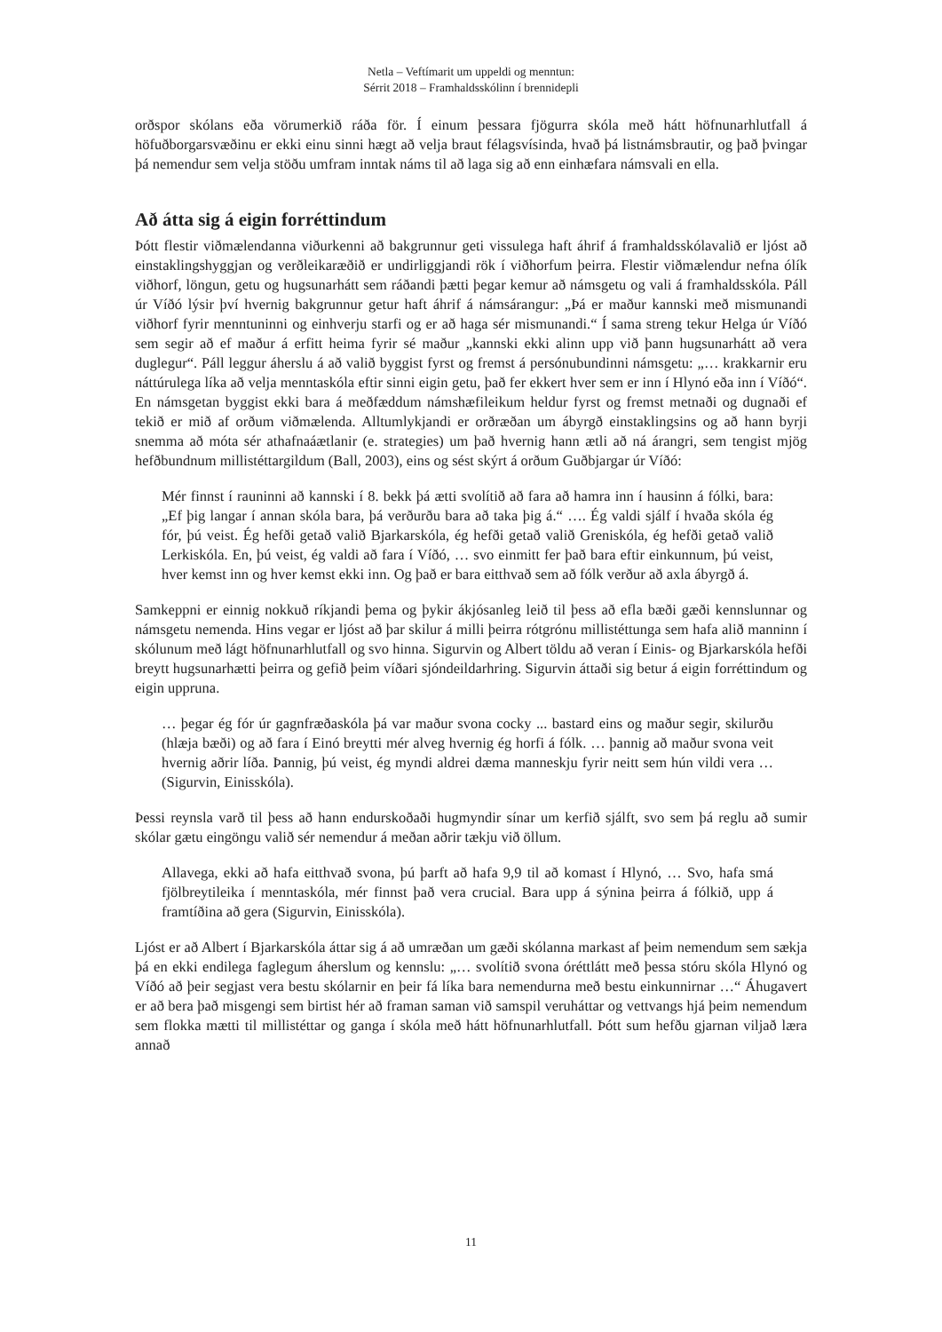Netla – Veftímarit um uppeldi og menntun:
Sérrit 2018 – Framhaldsskólinn í brennidepli
orðspor skólans eða vörumerkið ráða för. Í einum þessara fjögurra skóla með hátt höfnunarhlutfall á höfuðborgarsvæðinu er ekki einu sinni hægt að velja braut félagsvísinda, hvað þá listnámsbrautir, og það þvingar þá nemendur sem velja stöðu umfram inntak náms til að laga sig að enn einhæfara námsvali en ella.
Að átta sig á eigin forréttindum
Þótt flestir viðmælendanna viðurkenni að bakgrunnur geti vissulega haft áhrif á framhaldsskólavalið er ljóst að einstaklingshyggjan og verðleikaræðið er undirliggjandi rök í viðhorfum þeirra. Flestir viðmælendur nefna ólík viðhorf, löngun, getu og hugsunarhátt sem ráðandi þætti þegar kemur að námsgetu og vali á framhaldsskóla. Páll úr Víðó lýsir því hvernig bakgrunnur getur haft áhrif á námsárangur: „Þá er maður kannski með mismunandi viðhorf fyrir menntuninni og einhverju starfi og er að haga sér mismunandi.“ Í sama streng tekur Helga úr Víðó sem segir að ef maður á erfitt heima fyrir sé maður „kannski ekki alinn upp við þann hugsunarhátt að vera duglegur“. Páll leggur áherslu á að valið byggist fyrst og fremst á persónubundinni námsgetu: „… krakkarnir eru náttúrulega líka að velja menntaskóla eftir sinni eigin getu, það fer ekkert hver sem er inn í Hlynó eða inn í Víðó“. En námsgetan byggist ekki bara á meðfæddum námshæfileikum heldur fyrst og fremst metnaði og dugnaði ef tekið er mið af orðum viðmælenda. Alltumlykjandi er orðræðan um ábyrgð einstaklingsins og að hann byrji snemma að móta sér athafnaáætlanir (e. strategies) um það hvernig hann ætli að ná árangri, sem tengist mjög hefðbundnum millistéttargildum (Ball, 2003), eins og sést skýrt á orðum Guðbjargar úr Víðó:
Mér finnst í rauninni að kannski í 8. bekk þá ætti svolítið að fara að hamra inn í hausinn á fólki, bara: „Ef þig langar í annan skóla bara, þá verðurðu bara að taka þig á.“ …. Ég valdi sjálf í hvaða skóla ég fór, þú veist. Ég hefði getað valið Bjarkarskóla, ég hefði getað valið Greniskóla, ég hefði getað valið Lerkiskóla. En, þú veist, ég valdi að fara í Víðó, … svo einmitt fer það bara eftir einkunnum, þú veist, hver kemst inn og hver kemst ekki inn. Og það er bara eitthvað sem að fólk verður að axla ábyrgð á.
Samkeppni er einnig nokkuð ríkjandi þema og þykir ákjósanleg leið til þess að efla bæði gæði kennslunnar og námsgetu nemenda. Hins vegar er ljóst að þar skilur á milli þeirra rótgrónu millistéttunga sem hafa alið manninn í skólunum með lágt höfnunarhlutfall og svo hinna. Sigurvin og Albert töldu að veran í Einis- og Bjarkarskóla hefði breytt hugsunarhætti þeirra og gefið þeim víðari sjóndeildarhring. Sigurvin áttaði sig betur á eigin forréttindum og eigin uppruna.
… þegar ég fór úr gagnfræðaskóla þá var maður svona cocky ... bastard eins og maður segir, skilurðu (hlæja bæði) og að fara í Einó breytti mér alveg hvernig ég horfi á fólk. … þannig að maður svona veit hvernig aðrir líða. Þannig, þú veist, ég myndi aldrei dæma manneskju fyrir neitt sem hún vildi vera … (Sigurvin, Einisskóla).
Þessi reynsla varð til þess að hann endurskoðaði hugmyndir sínar um kerfið sjálft, svo sem þá reglu að sumir skólar gætu eingöngu valið sér nemendur á meðan aðrir tækju við öllum.
Allavega, ekki að hafa eitthvað svona, þú þarft að hafa 9,9 til að komast í Hlynó, … Svo, hafa smá fjölbreytileika í menntaskóla, mér finnst það vera crucial. Bara upp á sýnina þeirra á fólkið, upp á framtíðina að gera (Sigurvin, Einisskóla).
Ljóst er að Albert í Bjarkarskóla áttar sig á að umræðan um gæði skólanna markast af þeim nemendum sem sækja þá en ekki endilega faglegum áherslum og kennslu: „… svolítið svona óréttlátt með þessa stóru skóla Hlynó og Víðó að þeir segjast vera bestu skólarnir en þeir fá líka bara nemendurna með bestu einkunnirnar …“ Áhugavert er að bera það misgengi sem birtist hér að framan saman við samspil veruháttar og vettvangs hjá þeim nemendum sem flokka mætti til millistéttar og ganga í skóla með hátt höfnunarhlutfall. Þótt sum hefðu gjarnan viljað læra annað
11